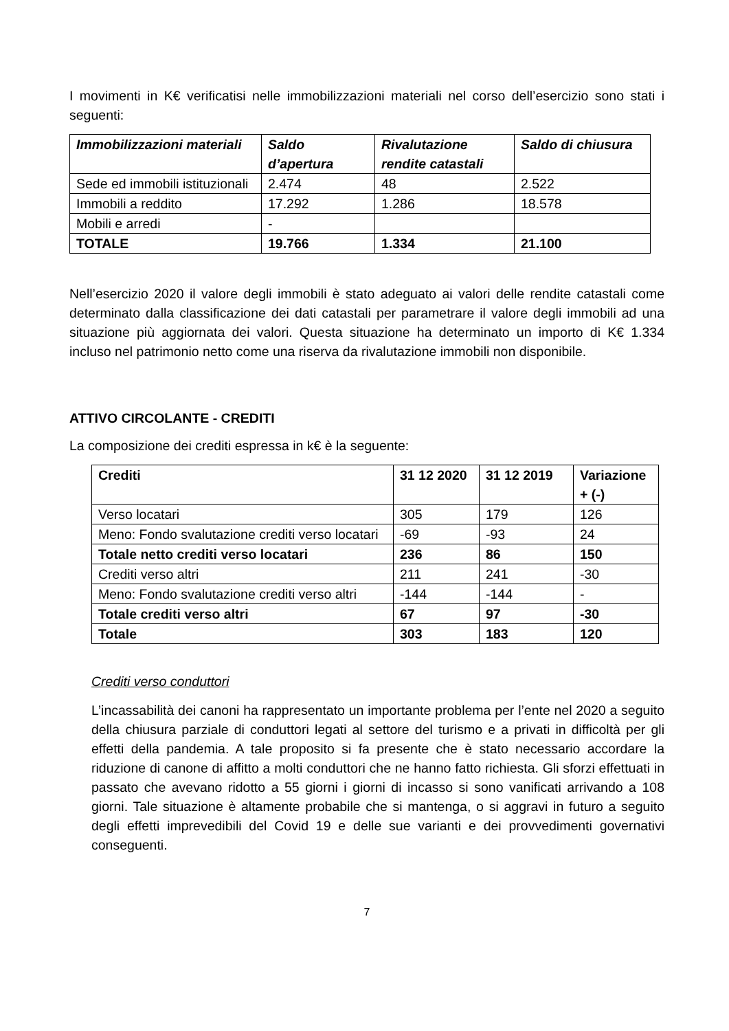I movimenti in K€ verificatisi nelle immobilizzazioni materiali nel corso dell’esercizio sono stati i seguenti:
| Immobilizzazioni materiali | Saldo d’apertura | Rivalutazione rendite catastali | Saldo di chiusura |
| --- | --- | --- | --- |
| Sede ed immobili istituzionali | 2.474 | 48 | 2.522 |
| Immobili a reddito | 17.292 | 1.286 | 18.578 |
| Mobili e arredi | - | | |
| TOTALE | 19.766 | 1.334 | 21.100 |
Nell’esercizio 2020 il valore degli immobili è stato adeguato ai valori delle rendite catastali come determinato dalla classificazione dei dati catastali per parametrare il valore degli immobili ad una situazione più aggiornata dei valori. Questa situazione ha determinato un importo di K€ 1.334 incluso nel patrimonio netto come una riserva da rivalutazione immobili non disponibile.
ATTIVO CIRCOLANTE - CREDITI
La composizione dei crediti espressa in k€ è la seguente:
| Crediti | 31 12 2020 | 31 12 2019 | Variazione + (-) |
| --- | --- | --- | --- |
| Verso locatari | 305 | 179 | 126 |
| Meno: Fondo svalutazione crediti verso locatari | -69 | -93 | 24 |
| Totale netto crediti verso locatari | 236 | 86 | 150 |
| Crediti verso altri | 211 | 241 | -30 |
| Meno: Fondo svalutazione crediti verso altri | -144 | -144 | - |
| Totale crediti verso altri | 67 | 97 | -30 |
| Totale | 303 | 183 | 120 |
Crediti verso conduttori
L’incassabilità dei canoni ha rappresentato un importante problema per l’ente nel 2020 a seguito della chiusura parziale di conduttori legati al settore del turismo e a privati in difficoltà per gli effetti della pandemia. A tale proposito si fa presente che è stato necessario accordare la riduzione di canone di affitto a molti conduttori che ne hanno fatto richiesta. Gli sforzi effettuati in passato che avevano ridotto a 55 giorni i giorni di incasso si sono vanificati arrivando a 108 giorni. Tale situazione è altamente probabile che si mantenga, o si aggravi in futuro a seguito degli effetti imprevedibili del Covid 19 e delle sue varianti e dei provvedimenti governativi conseguenti.
7